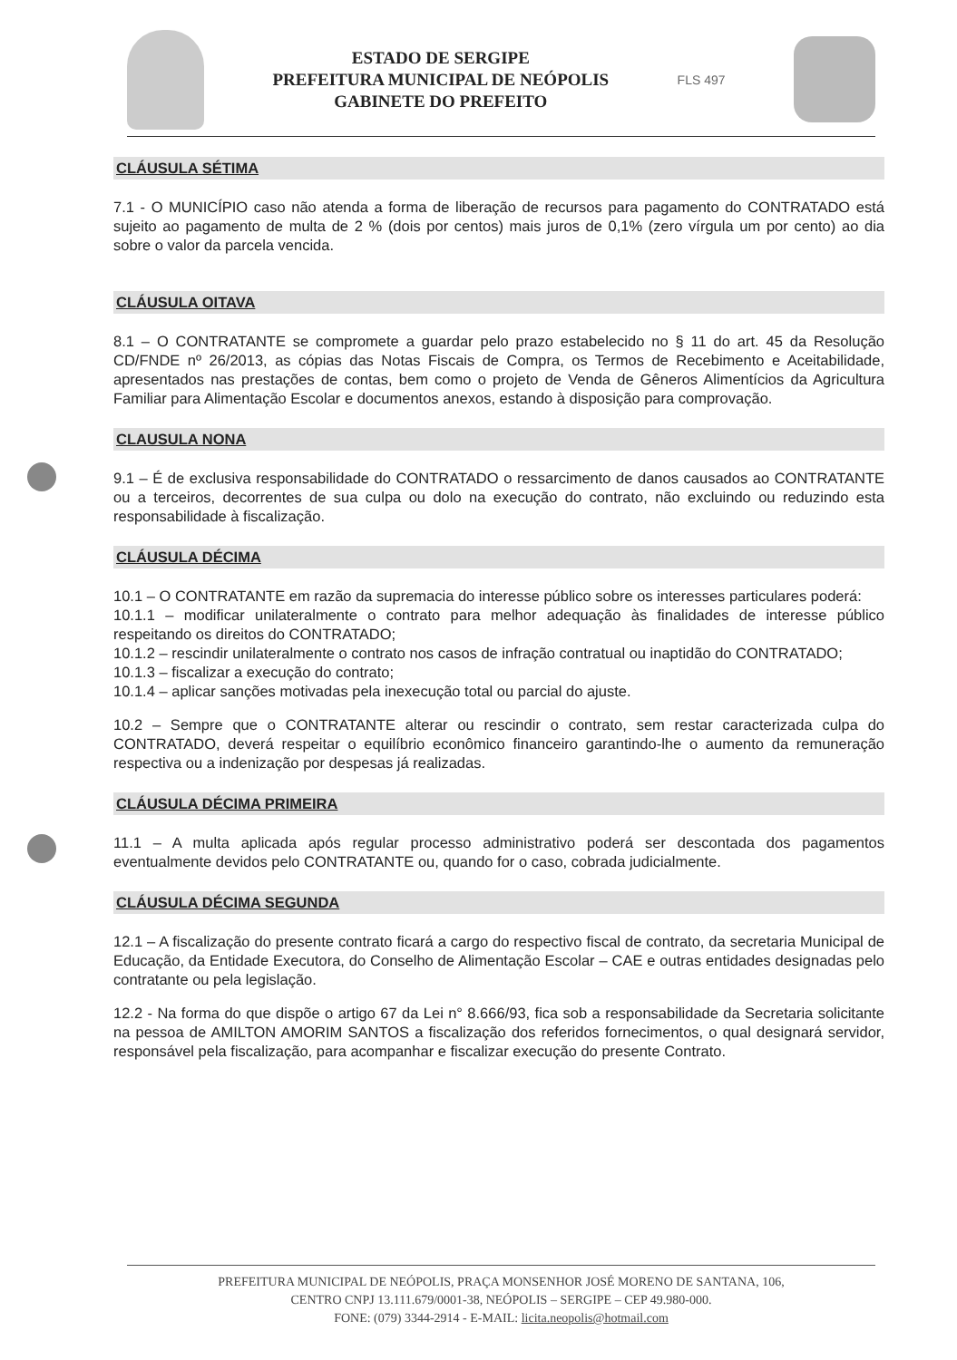ESTADO DE SERGIPE
PREFEITURA MUNICIPAL DE NEÓPOLIS
GABINETE DO PREFEITO
FLS 497
CLÁUSULA SÉTIMA
7.1 - O MUNICÍPIO caso não atenda a forma de liberação de recursos para pagamento do CONTRATADO está sujeito ao pagamento de multa de 2 % (dois por centos) mais juros de 0,1% (zero vírgula um por cento) ao dia sobre o valor da parcela vencida.
CLÁUSULA OITAVA
8.1 – O CONTRATANTE se compromete a guardar pelo prazo estabelecido no § 11 do art. 45 da Resolução CD/FNDE nº 26/2013, as cópias das Notas Fiscais de Compra, os Termos de Recebimento e Aceitabilidade, apresentados nas prestações de contas, bem como o projeto de Venda de Gêneros Alimentícios da Agricultura Familiar para Alimentação Escolar e documentos anexos, estando à disposição para comprovação.
CLAUSULA NONA
9.1 – É de exclusiva responsabilidade do CONTRATADO o ressarcimento de danos causados ao CONTRATANTE ou a terceiros, decorrentes de sua culpa ou dolo na execução do contrato, não excluindo ou reduzindo esta responsabilidade à fiscalização.
CLÁUSULA DÉCIMA
10.1 – O CONTRATANTE em razão da supremacia do interesse público sobre os interesses particulares poderá:
10.1.1 – modificar unilateralmente o contrato para melhor adequação às finalidades de interesse público respeitando os direitos do CONTRATADO;
10.1.2 – rescindir unilateralmente o contrato nos casos de infração contratual ou inaptidão do CONTRATADO;
10.1.3 – fiscalizar a execução do contrato;
10.1.4 – aplicar sanções motivadas pela inexecução total ou parcial do ajuste.
10.2 – Sempre que o CONTRATANTE alterar ou rescindir o contrato, sem restar caracterizada culpa do CONTRATADO, deverá respeitar o equilíbrio econômico financeiro garantindo-lhe o aumento da remuneração respectiva ou a indenização por despesas já realizadas.
CLÁUSULA DÉCIMA PRIMEIRA
11.1 – A multa aplicada após regular processo administrativo poderá ser descontada dos pagamentos eventualmente devidos pelo CONTRATANTE ou, quando for o caso, cobrada judicialmente.
CLÁUSULA DÉCIMA SEGUNDA
12.1 – A fiscalização do presente contrato ficará a cargo do respectivo fiscal de contrato, da secretaria Municipal de Educação, da Entidade Executora, do Conselho de Alimentação Escolar – CAE e outras entidades designadas pelo contratante ou pela legislação.
12.2 - Na forma do que dispõe o artigo 67 da Lei n° 8.666/93, fica sob a responsabilidade da Secretaria solicitante na pessoa de AMILTON AMORIM SANTOS a fiscalização dos referidos fornecimentos, o qual designará servidor, responsável pela fiscalização, para acompanhar e fiscalizar execução do presente Contrato.
PREFEITURA MUNICIPAL DE NEÓPOLIS, PRAÇA MONSENHOR JOSÉ MORENO DE SANTANA, 106,
CENTRO CNPJ 13.111.679/0001-38, NEÓPOLIS – SERGIPE – CEP 49.980-000.
FONE: (079) 3344-2914 - E-MAIL: licita.neopolis@hotmail.com